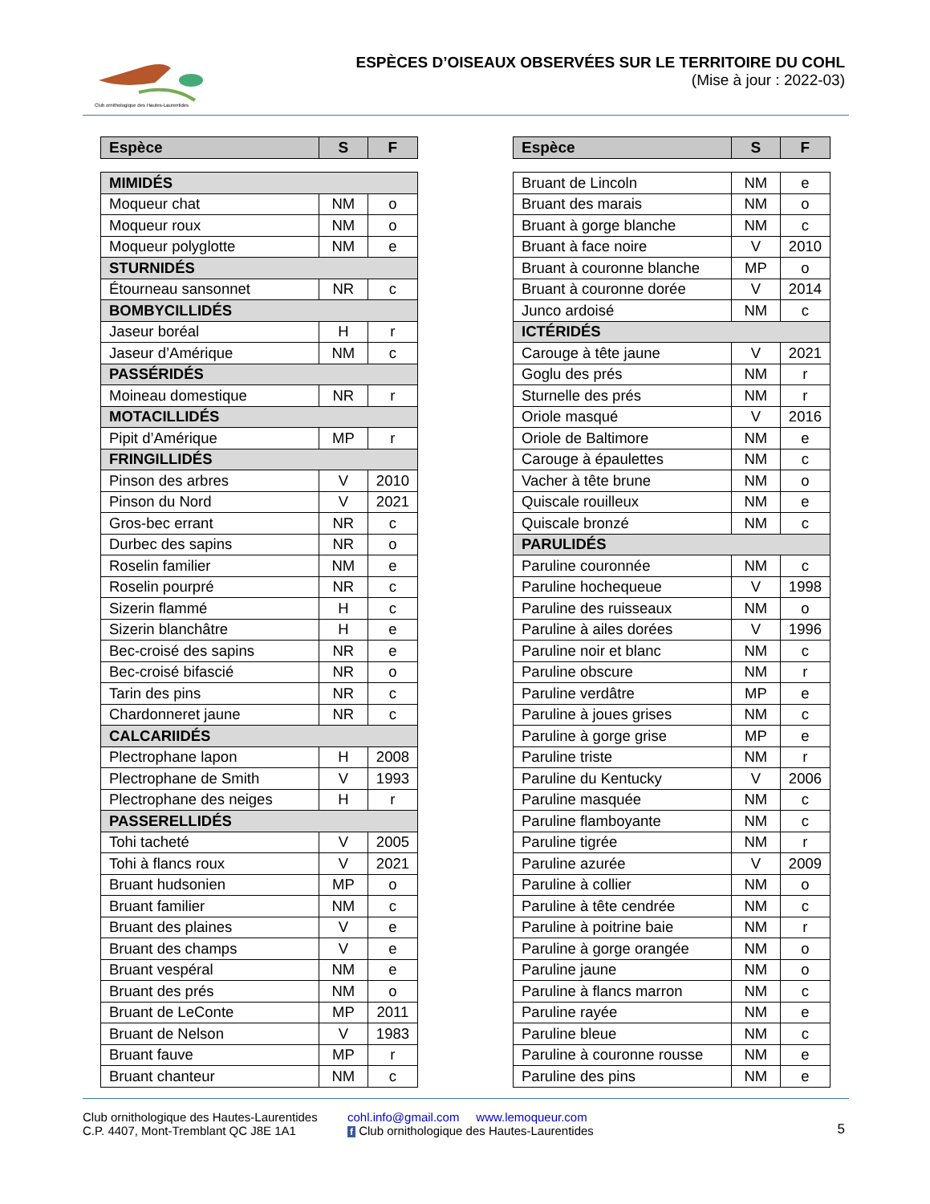Club ornithologique des Hautes-Laurentides
ESPÈCES D’OISEAUX OBSERVÉES SUR LE TERRITOIRE DU COHL
(Mise à jour : 2022-03)
| Espèce | S | F |
| --- | --- | --- |
| MIMIDÉS | | |
| Moqueur chat | NM | o |
| Moqueur roux | NM | o |
| Moqueur polyglotte | NM | e |
| STURNIDÉS | | |
| Étourneau sansonnet | NR | c |
| BOMBYCILLIDÉS | | |
| Jaseur boréal | H | r |
| Jaseur d’Amérique | NM | c |
| PASSÉRIDÉS | | |
| Moineau domestique | NR | r |
| MOTACILLIDÉS | | |
| Pipit d’Amérique | MP | r |
| FRINGILLIDÉS | | |
| Pinson des arbres | V | 2010 |
| Pinson du Nord | V | 2021 |
| Gros-bec errant | NR | c |
| Durbec des sapins | NR | o |
| Roselin familier | NM | e |
| Roselin pourpré | NR | c |
| Sizerin flammé | H | c |
| Sizerin blanchâtre | H | e |
| Bec-croisé des sapins | NR | e |
| Bec-croisé bifascié | NR | o |
| Tarin des pins | NR | c |
| Chardonneret jaune | NR | c |
| CALCARIIDÉS | | |
| Plectrophane lapon | H | 2008 |
| Plectrophane de Smith | V | 1993 |
| Plectrophane des neiges | H | r |
| PASSERELLIDÉS | | |
| Tohi tacheté | V | 2005 |
| Tohi à flancs roux | V | 2021 |
| Bruant hudsonien | MP | o |
| Bruant familier | NM | c |
| Bruant des plaines | V | e |
| Bruant des champs | V | e |
| Bruant vespéral | NM | e |
| Bruant des prés | NM | o |
| Bruant de LeConte | MP | 2011 |
| Bruant de Nelson | V | 1983 |
| Bruant fauve | MP | r |
| Bruant chanteur | NM | c |
| Espèce | S | F |
| --- | --- | --- |
| Bruant de Lincoln | NM | e |
| Bruant des marais | NM | o |
| Bruant à gorge blanche | NM | c |
| Bruant à face noire | V | 2010 |
| Bruant à couronne blanche | MP | o |
| Bruant à couronne dorée | V | 2014 |
| Junco ardoisé | NM | c |
| ICTÉRIDÉS | | |
| Carouge à tête jaune | V | 2021 |
| Goglu des prés | NM | r |
| Sturnelle des prés | NM | r |
| Oriole masqué | V | 2016 |
| Oriole de Baltimore | NM | e |
| Carouge à épaulettes | NM | c |
| Vacher à tête brune | NM | o |
| Quiscale rouilleux | NM | e |
| Quiscale bronzé | NM | c |
| PARULIDÉS | | |
| Paruline couronnée | NM | c |
| Paruline hochequeue | V | 1998 |
| Paruline des ruisseaux | NM | o |
| Paruline à ailes dorées | V | 1996 |
| Paruline noir et blanc | NM | c |
| Paruline obscure | NM | r |
| Paruline verdâtre | MP | e |
| Paruline à joues grises | NM | c |
| Paruline à gorge grise | MP | e |
| Paruline triste | NM | r |
| Paruline du Kentucky | V | 2006 |
| Paruline masquée | NM | c |
| Paruline flamboyante | NM | c |
| Paruline tigrée | NM | r |
| Paruline azurée | V | 2009 |
| Paruline à collier | NM | o |
| Paruline à tête cendrée | NM | c |
| Paruline à poitrine baie | NM | r |
| Paruline à gorge orangée | NM | o |
| Paruline jaune | NM | o |
| Paruline à flancs marron | NM | c |
| Paruline rayée | NM | e |
| Paruline bleue | NM | c |
| Paruline à couronne rousse | NM | e |
| Paruline des pins | NM | e |
Club ornithologique des Hautes-Laurentides
C.P. 4407, Mont-Tremblant QC J8E 1A1
cohl.info@gmail.com www.lemoqueur.com
f Club ornithologique des Hautes-Laurentides
5